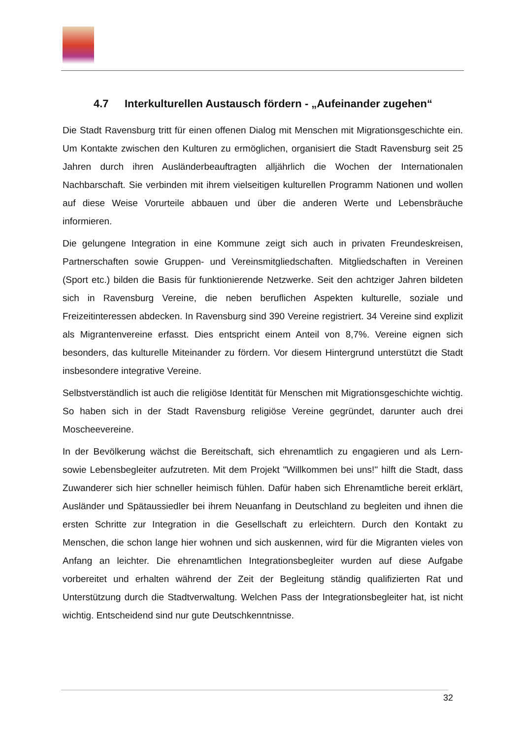4.7 Interkulturellen Austausch fördern - „Aufeinander zugehen“
Die Stadt Ravensburg tritt für einen offenen Dialog mit Menschen mit Migrationsgeschichte ein. Um Kontakte zwischen den Kulturen zu ermöglichen, organisiert die Stadt Ravensburg seit 25 Jahren durch ihren Ausländerbeauftragten alljährlich die Wochen der Internationalen Nachbarschaft. Sie verbinden mit ihrem vielseitigen kulturellen Programm Nationen und wollen auf diese Weise Vorurteile abbauen und über die anderen Werte und Lebensbräuche informieren.
Die gelungene Integration in eine Kommune zeigt sich auch in privaten Freundeskreisen, Partnerschaften sowie Gruppen- und Vereinsmitgliedschaften. Mitgliedschaften in Vereinen (Sport etc.) bilden die Basis für funktionierende Netzwerke. Seit den achtziger Jahren bildeten sich in Ravensburg Vereine, die neben beruflichen Aspekten kulturelle, soziale und Freizeitinteressen abdecken. In Ravensburg sind 390 Vereine registriert. 34 Vereine sind explizit als Migrantenvereine erfasst. Dies entspricht einem Anteil von 8,7%. Vereine eignen sich besonders, das kulturelle Miteinander zu fördern. Vor diesem Hintergrund unterstützt die Stadt insbesondere integrative Vereine.
Selbstverständlich ist auch die religiöse Identität für Menschen mit Migrationsgeschichte wichtig. So haben sich in der Stadt Ravensburg religiöse Vereine gegründet, darunter auch drei Moscheevereine.
In der Bevölkerung wächst die Bereitschaft, sich ehrenamtlich zu engagieren und als Lern- sowie Lebensbegleiter aufzutreten. Mit dem Projekt "Willkommen bei uns!" hilft die Stadt, dass Zuwanderer sich hier schneller heimisch fühlen. Dafür haben sich Ehrenamtliche bereit erklärt, Ausländer und Spätaussiedler bei ihrem Neuanfang in Deutschland zu begleiten und ihnen die ersten Schritte zur Integration in die Gesellschaft zu erleichtern. Durch den Kontakt zu Menschen, die schon lange hier wohnen und sich auskennen, wird für die Migranten vieles von Anfang an leichter. Die ehrenamtlichen Integrationsbegleiter wurden auf diese Aufgabe vorbereitet und erhalten während der Zeit der Begleitung ständig qualifizierten Rat und Unterstützung durch die Stadtverwaltung. Welchen Pass der Integrationsbegleiter hat, ist nicht wichtig. Entscheidend sind nur gute Deutschkenntnisse.
32